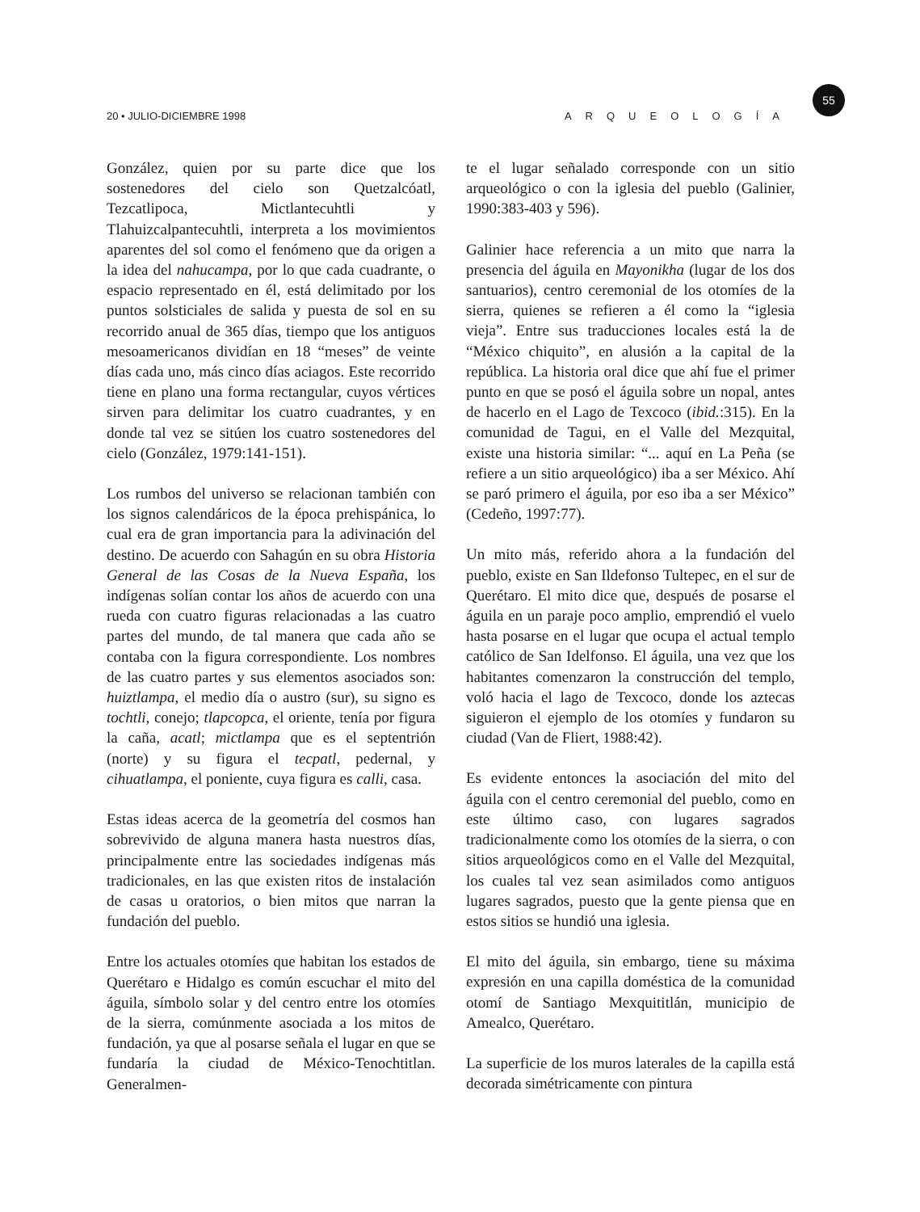55
20 • JULIO-DICIEMBRE 1998 ARQUEOLOGÍA
González, quien por su parte dice que los sostenedores del cielo son Quetzalcóatl, Tezcatlipoca, Mictlantecuhtli y Tlahuizcalpantecuhtli, interpreta a los movimientos aparentes del sol como el fenómeno que da origen a la idea del nahucampa, por lo que cada cuadrante, o espacio representado en él, está delimitado por los puntos solsticiales de salida y puesta de sol en su recorrido anual de 365 días, tiempo que los antiguos mesoamericanos dividían en 18 “meses” de veinte días cada uno, más cinco días aciagos. Este recorrido tiene en plano una forma rectangular, cuyos vértices sirven para delimitar los cuatro cuadrantes, y en donde tal vez se sitúen los cuatro sostenedores del cielo (González, 1979:141-151).
Los rumbos del universo se relacionan también con los signos calendáricos de la época prehispánica, lo cual era de gran importancia para la adivinación del destino. De acuerdo con Sahagún en su obra Historia General de las Cosas de la Nueva España, los indígenas solían contar los años de acuerdo con una rueda con cuatro figuras relacionadas a las cuatro partes del mundo, de tal manera que cada año se contaba con la figura correspondiente. Los nombres de las cuatro partes y sus elementos asociados son: huiztlampa, el medio día o austro (sur), su signo es tochtli, conejo; tlapcopca, el oriente, tenía por figura la caña, acatl; mictlampa que es el septentrión (norte) y su figura el tecpatl, pedernal, y cihuatlampa, el poniente, cuya figura es calli, casa.
Estas ideas acerca de la geometría del cosmos han sobrevivido de alguna manera hasta nuestros días, principalmente entre las sociedades indígenas más tradicionales, en las que existen ritos de instalación de casas u oratorios, o bien mitos que narran la fundación del pueblo.
Entre los actuales otomíes que habitan los estados de Querétaro e Hidalgo es común escuchar el mito del águila, símbolo solar y del centro entre los otomíes de la sierra, comúnmente asociada a los mitos de fundación, ya que al posarse señala el lugar en que se fundaría la ciudad de México-Tenochtitlan. Generalmen-
te el lugar señalado corresponde con un sitio arqueológico o con la iglesia del pueblo (Galinier, 1990:383-403 y 596).
Galinier hace referencia a un mito que narra la presencia del águila en Mayonikha (lugar de los dos santuarios), centro ceremonial de los otomíes de la sierra, quienes se refieren a él como la “iglesia vieja”. Entre sus traducciones locales está la de “México chiquito”, en alusión a la capital de la república. La historia oral dice que ahí fue el primer punto en que se posó el águila sobre un nopal, antes de hacerlo en el Lago de Texcoco (ibid.:315). En la comunidad de Tagui, en el Valle del Mezquital, existe una historia similar: “... aquí en La Peña (se refiere a un sitio arqueológico) iba a ser México. Ahí se paró primero el águila, por eso iba a ser México” (Cedeño, 1997:77).
Un mito más, referido ahora a la fundación del pueblo, existe en San Ildefonso Tultepec, en el sur de Querétaro. El mito dice que, después de posarse el águila en un paraje poco amplio, emprendió el vuelo hasta posarse en el lugar que ocupa el actual templo católico de San Idelfonso. El águila, una vez que los habitantes comenzaron la construcción del templo, voló hacia el lago de Texcoco, donde los aztecas siguieron el ejemplo de los otomíes y fundaron su ciudad (Van de Fliert, 1988:42).
Es evidente entonces la asociación del mito del águila con el centro ceremonial del pueblo, como en este último caso, con lugares sagrados tradicionalmente como los otomíes de la sierra, o con sitios arqueológicos como en el Valle del Mezquital, los cuales tal vez sean asimilados como antiguos lugares sagrados, puesto que la gente piensa que en estos sitios se hundió una iglesia.
El mito del águila, sin embargo, tiene su máxima expresión en una capilla doméstica de la comunidad otomí de Santiago Mexquititlán, municipio de Amealco, Querétaro.
La superficie de los muros laterales de la capilla está decorada simétricamente con pintura